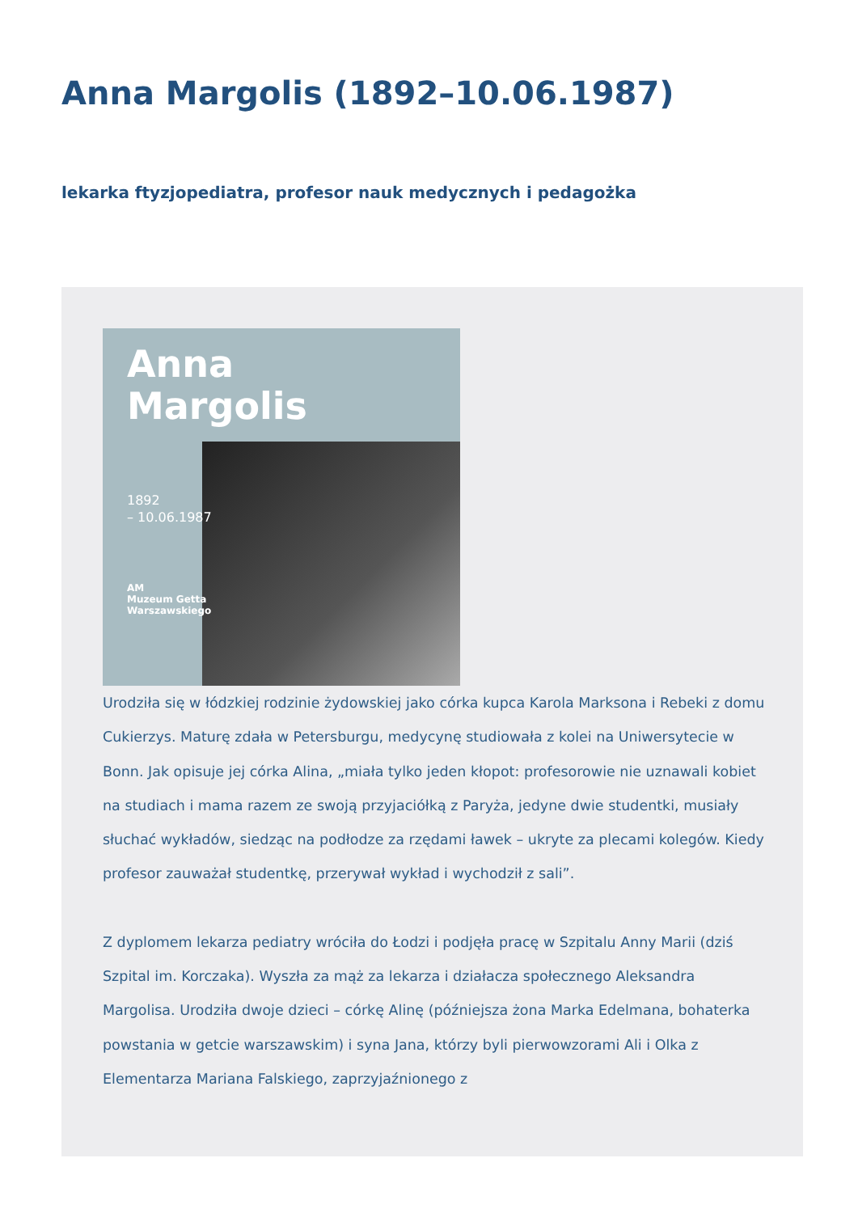Anna Margolis (1892–10.06.1987)
lekarka ftyzjopediatra, profesor nauk medycznych i pedagożka
Anna
Margolis
1892
– 10.06.1987
AM
Muzeum Getta
Warszawskiego
Urodziła się w łódzkiej rodzinie żydowskiej jako córka kupca Karola Marksona i Rebeki z domu Cukierzys. Maturę zdała w Petersburgu, medycynę studiowała z kolei na Uniwersytecie w Bonn. Jak opisuje jej córka Alina, „miała tylko jeden kłopot: profesorowie nie uznawali kobiet na studiach i mama razem ze swoją przyjaciółką z Paryża, jedyne dwie studentki, musiały słuchać wykładów, siedząc na podłodze za rzędami ławek – ukryte za plecami kolegów. Kiedy profesor zauważał studentkę, przerywał wykład i wychodził z sali”.
Z dyplomem lekarza pediatry wróciła do Łodzi i podjęła pracę w Szpitalu Anny Marii (dziś Szpital im. Korczaka). Wyszła za mąż za lekarza i działacza społecznego Aleksandra Margolisa. Urodziła dwoje dzieci – córkę Alinę (późniejsza żona Marka Edelmana, bohaterka powstania w getcie warszawskim) i syna Jana, którzy byli pierwowzorami Ali i Olka z Elementarza Mariana Falskiego, zaprzyjaźnionego z